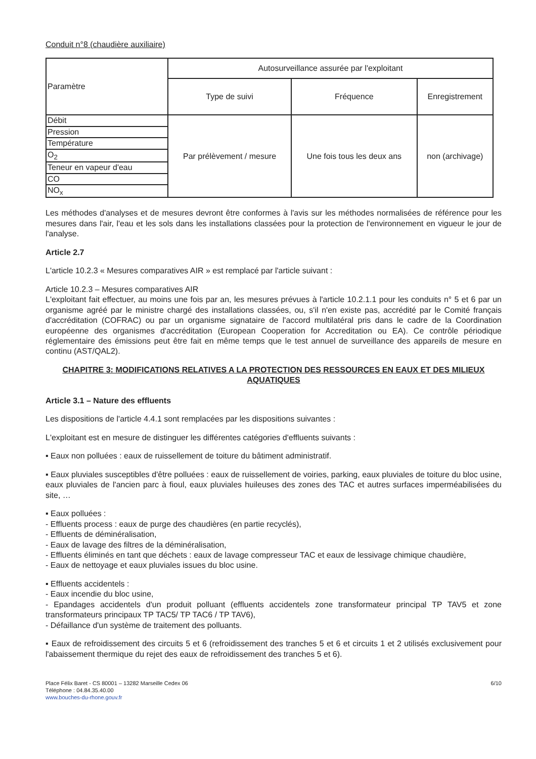Conduit n°8 (chaudière auxiliaire)
| Paramètre | Autosurveillance assurée par l'exploitant | | |
| --- | --- | --- | --- |
| | Type de suivi | Fréquence | Enregistrement |
| Débit | Par prélèvement / mesure | Une fois tous les deux ans | non (archivage) |
| Pression | | | |
| Température | | | |
| O<sub>2</sub> | | | |
| Teneur en vapeur d'eau | | | |
| CO | | | |
| NO<sub>x</sub> | | | |
Les méthodes d'analyses et de mesures devront être conformes à l'avis sur les méthodes normalisées de référence pour les mesures dans l'air, l'eau et les sols dans les installations classées pour la protection de l'environnement en vigueur le jour de l'analyse.
Article 2.7
L'article 10.2.3 « Mesures comparatives AIR » est remplacé par l'article suivant :
Article 10.2.3 – Mesures comparatives AIR
L'exploitant fait effectuer, au moins une fois par an, les mesures prévues à l'article 10.2.1.1 pour les conduits n° 5 et 6 par un organisme agréé par le ministre chargé des installations classées, ou, s'il n'en existe pas, accrédité par le Comité français d'accréditation (COFRAC) ou par un organisme signataire de l'accord multilatéral pris dans le cadre de la Coordination européenne des organismes d'accréditation (European Cooperation for Accreditation ou EA). Ce contrôle périodique réglementaire des émissions peut être fait en même temps que le test annuel de surveillance des appareils de mesure en continu (AST/QAL2).
CHAPITRE 3: MODIFICATIONS RELATIVES A LA PROTECTION DES RESSOURCES EN EAUX ET DES MILIEUX AQUATIQUES
Article 3.1 – Nature des effluents
Les dispositions de l'article 4.4.1 sont remplacées par les dispositions suivantes :
L'exploitant est en mesure de distinguer les différentes catégories d'effluents suivants :
▪ Eaux non polluées : eaux de ruissellement de toiture du bâtiment administratif.
▪ Eaux pluviales susceptibles d'être polluées : eaux de ruissellement de voiries, parking, eaux pluviales de toiture du bloc usine, eaux pluviales de l'ancien parc à fioul, eaux pluviales huileuses des zones des TAC et autres surfaces imperméabilisées du site, …
▪ Eaux polluées :
- Effluents process : eaux de purge des chaudières (en partie recyclés),
- Effluents de déminéralisation,
- Eaux de lavage des filtres de la déminéralisation,
- Effluents éliminés en tant que déchets : eaux de lavage compresseur TAC et eaux de lessivage chimique chaudière,
- Eaux de nettoyage et eaux pluviales issues du bloc usine.
▪ Effluents accidentels :
- Eaux incendie du bloc usine,
- Epandages accidentels d'un produit polluant (effluents accidentels zone transformateur principal TP TAV5 et zone transformateurs principaux TP TAC5/ TP TAC6 / TP TAV6),
- Défaillance d'un système de traitement des polluants.
▪ Eaux de refroidissement des circuits 5 et 6 (refroidissement des tranches 5 et 6 et circuits 1 et 2 utilisés exclusivement pour l'abaissement thermique du rejet des eaux de refroidissement des tranches 5 et 6).
Place Félix Baret - CS 80001 – 13282 Marseille Cedex 06
Téléphone : 04.84.35.40.00
www.bouches-du-rhone.gouv.fr
6/10